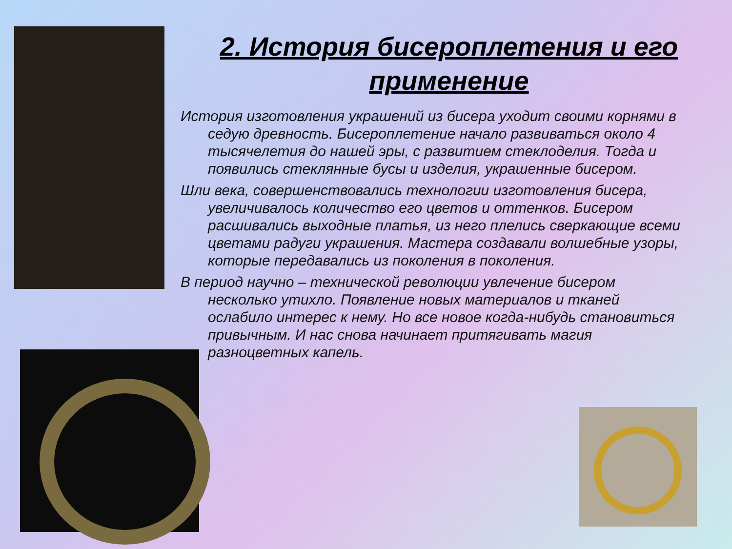2. История бисероплетения и его применение
История изготовления украшений из бисера уходит своими корнями в седую древность. Бисероплетение начало развиваться около 4 тысячелетия до нашей эры, с развитием стеклоделия. Тогда и появились стеклянные бусы и изделия, украшенные бисером.
Шли века, совершенствовались технологии изготовления бисера, увеличивалось количество его цветов и оттенков. Бисером расшивались выходные платья, из него плелись сверкающие всеми цветами радуги украшения. Мастера создавали волшебные узоры, которые передавались из поколения в поколения.
В период научно – технической революции увлечение бисером несколько утихло. Появление новых материалов и тканей ослабило интерес к нему. Но все новое когда-нибудь становиться привычным. И нас снова начинает притягивать магия разноцветных капель.